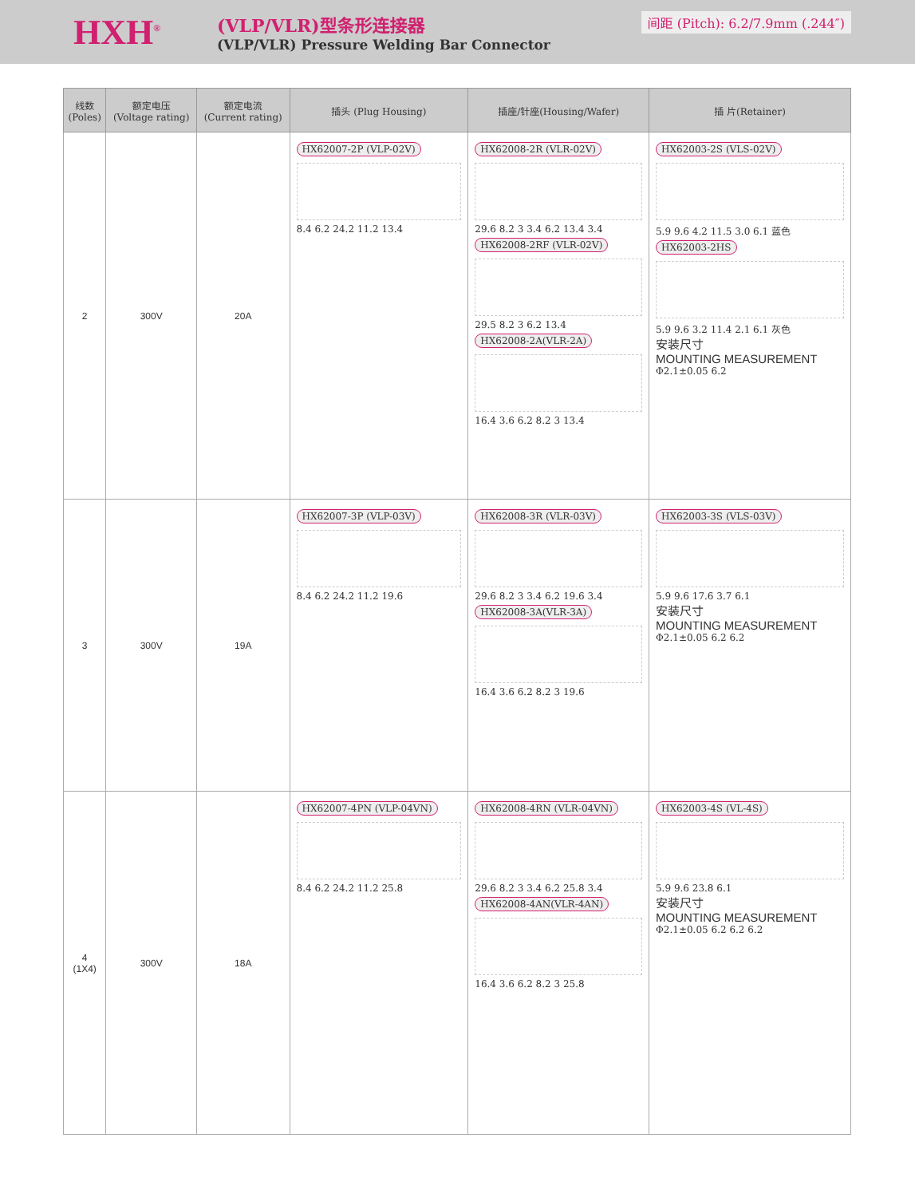HXH<sup>®</sup>
(VLP/VLR)型条形连接器
(VLP/VLR) Pressure Welding Bar Connector
间距 (Pitch): 6.2/7.9mm (.244″)
| 线数 (Poles) | 额定电压 (Voltage rating) | 额定电流 (Current rating) | 插头 (Plug Housing) | 插座/针座(Housing/Wafer) | 插 片(Retainer) |
| --- | --- | --- | --- | --- | --- |
| 2 | 300V | 20A | HX62007-2P (VLP-02V) 8.4 6.2 24.2 11.2 13.4 | HX62008-2R (VLR-02V) 29.6 8.2 3 3.4 6.2 13.4 3.4 HX62008-2RF (VLR-02V) 29.5 8.2 3 6.2 13.4 HX62008-2A(VLR-2A) 16.4 3.6 6.2 8.2 3 13.4 | HX62003-2S (VLS-02V) 5.9 9.6 4.2 11.5 3.0 6.1 蓝色 HX62003-2HS 5.9 9.6 3.2 11.4 2.1 6.1 灰色 安装尺寸 MOUNTING MEASUREMENT Φ2.1±0.05 6.2 |
| 3 | 300V | 19A | HX62007-3P (VLP-03V) 8.4 6.2 24.2 11.2 19.6 | HX62008-3R (VLR-03V) 29.6 8.2 3 3.4 6.2 19.6 3.4 HX62008-3A(VLR-3A) 16.4 3.6 6.2 8.2 3 19.6 | HX62003-3S (VLS-03V) 5.9 9.6 17.6 3.7 6.1 安装尺寸 MOUNTING MEASUREMENT Φ2.1±0.05 6.2 6.2 |
| 4 (1X4) | 300V | 18A | HX62007-4PN (VLP-04VN) 8.4 6.2 24.2 11.2 25.8 | HX62008-4RN (VLR-04VN) 29.6 8.2 3 3.4 6.2 25.8 3.4 HX62008-4AN(VLR-4AN) 16.4 3.6 6.2 8.2 3 25.8 | HX62003-4S (VL-4S) 5.9 9.6 23.8 6.1 安装尺寸 MOUNTING MEASUREMENT Φ2.1±0.05 6.2 6.2 6.2 |